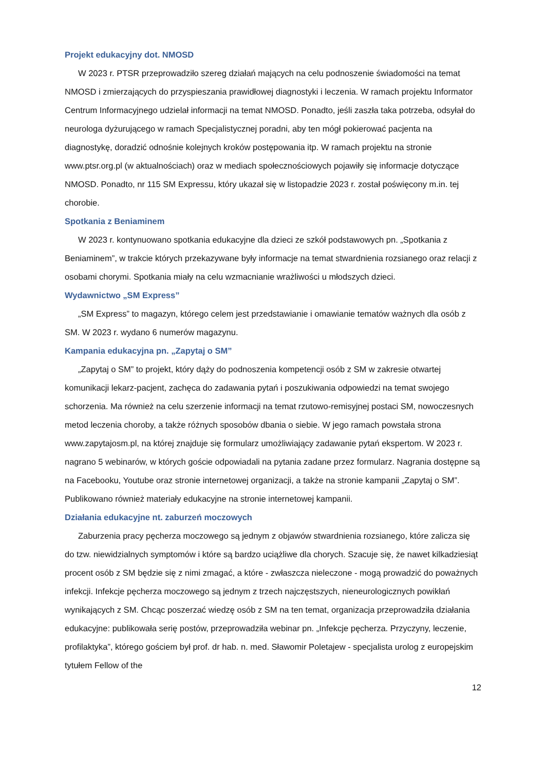Projekt edukacyjny dot. NMOSD
W 2023 r. PTSR przeprowadziło szereg działań mających na celu podnoszenie świadomości na temat NMOSD i zmierzających do przyspieszania prawidłowej diagnostyki i leczenia. W ramach projektu Informator Centrum Informacyjnego udzielał informacji na temat NMOSD. Ponadto, jeśli zaszła taka potrzeba, odsyłał do neurologa dyżurującego w ramach Specjalistycznej poradni, aby ten mógł pokierować pacjenta na diagnostykę, doradzić odnośnie kolejnych kroków postępowania itp. W ramach projektu na stronie www.ptsr.org.pl (w aktualnościach) oraz w mediach społecznościowych pojawiły się informacje dotyczące NMOSD. Ponadto, nr 115 SM Expressu, który ukazał się w listopadzie 2023 r. został poświęcony m.in. tej chorobie.
Spotkania z Beniaminem
W 2023 r. kontynuowano spotkania edukacyjne dla dzieci ze szkół podstawowych pn. „Spotkania z Beniaminem”, w trakcie których przekazywane były informacje na temat stwardnienia rozsianego oraz relacji z osobami chorymi. Spotkania miały na celu wzmacnianie wrażliwości u młodszych dzieci.
Wydawnictwo „SM Express”
„SM Express” to magazyn, którego celem jest przedstawianie i omawianie tematów ważnych dla osób z SM. W 2023 r. wydano 6 numerów magazynu.
Kampania edukacyjna pn. „Zapytaj o SM”
„Zapytaj o SM” to projekt, który dąży do podnoszenia kompetencji osób z SM w zakresie otwartej komunikacji lekarz-pacjent, zachęca do zadawania pytań i poszukiwania odpowiedzi na temat swojego schorzenia. Ma również na celu szerzenie informacji na temat rzutowo-remisyjnej postaci SM, nowoczesnych metod leczenia choroby, a także różnych sposobów dbania o siebie. W jego ramach powstała strona www.zapytajosm.pl, na której znajduje się formularz umożliwiający zadawanie pytań ekspertom. W 2023 r. nagrano 5 webinarów, w których goście odpowiadali na pytania zadane przez formularz. Nagrania dostępne są na Facebooku, Youtube oraz stronie internetowej organizacji, a także na stronie kampanii „Zapytaj o SM”. Publikowano również materiały edukacyjne na stronie internetowej kampanii.
Działania edukacyjne nt. zaburzeń moczowych
Zaburzenia pracy pęcherza moczowego są jednym z objawów stwardnienia rozsianego, które zalicza się do tzw. niewidzialnych symptomów i które są bardzo uciążliwe dla chorych. Szacuje się, że nawet kilkadziesiąt procent osób z SM będzie się z nimi zmagać, a które - zwłaszcza nieleczone - mogą prowadzić do poważnych infekcji. Infekcje pęcherza moczowego są jednym z trzech najczęstszych, nieneurologicznych powikłań wynikających z SM. Chcąc poszerzać wiedzę osób z SM na ten temat, organizacja przeprowadziła działania edukacyjne: publikowała serię postów, przeprowadziła webinar pn. „Infekcje pęcherza. Przyczyny, leczenie, profilaktyka”, którego gościem był prof. dr hab. n. med. Sławomir Poletajew - specjalista urolog z europejskim tytułem Fellow of the
12